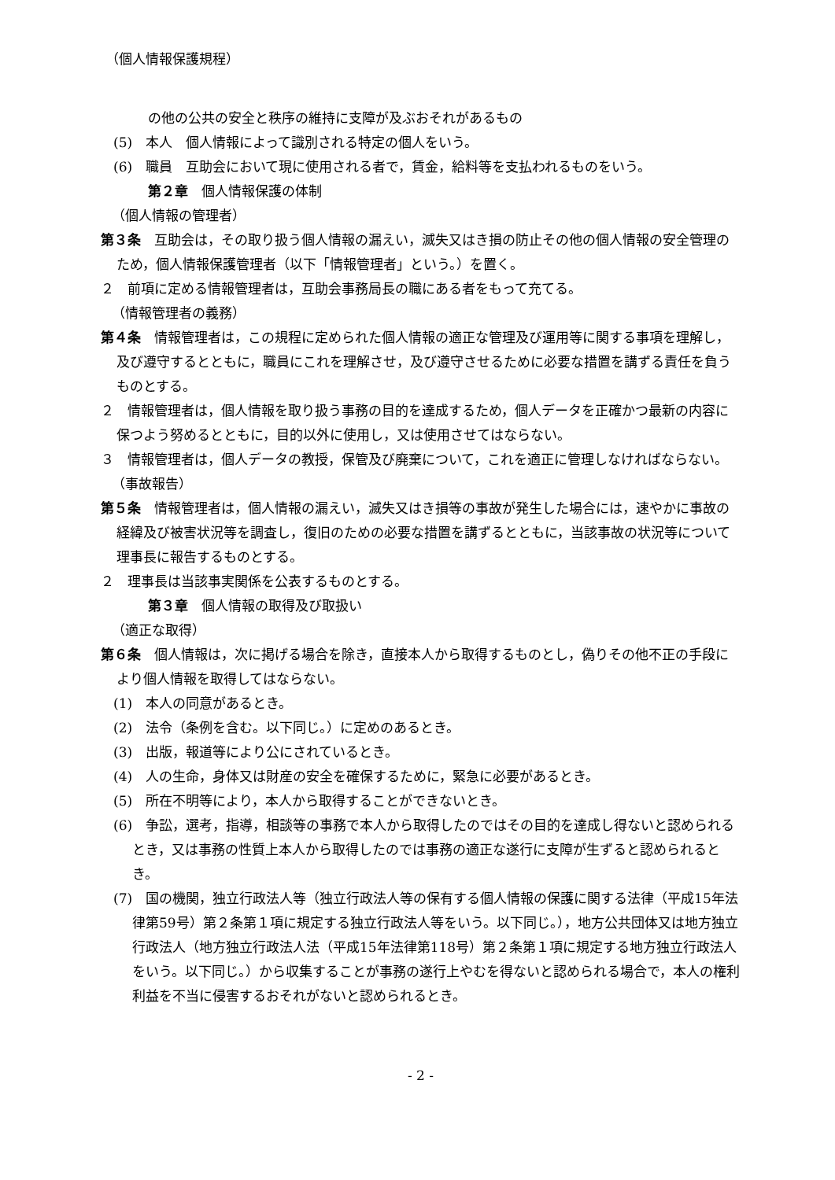（個人情報保護規程）
の他の公共の安全と秩序の維持に支障が及ぶおそれがあるもの
(5)　本人　個人情報によって識別される特定の個人をいう。
(6)　職員　互助会において現に使用される者で，賃金，給料等を支払われるものをいう。
第２章　個人情報保護の体制
（個人情報の管理者）
第３条　互助会は，その取り扱う個人情報の漏えい，滅失又はき損の防止その他の個人情報の安全管理のため，個人情報保護管理者（以下「情報管理者」という。）を置く。
２　前項に定める情報管理者は，互助会事務局長の職にある者をもって充てる。
（情報管理者の義務）
第４条　情報管理者は，この規程に定められた個人情報の適正な管理及び運用等に関する事項を理解し，及び遵守するとともに，職員にこれを理解させ，及び遵守させるために必要な措置を講ずる責任を負うものとする。
２　情報管理者は，個人情報を取り扱う事務の目的を達成するため，個人データを正確かつ最新の内容に保つよう努めるとともに，目的以外に使用し，又は使用させてはならない。
３　情報管理者は，個人データの教授，保管及び廃棄について，これを適正に管理しなければならない。
（事故報告）
第５条　情報管理者は，個人情報の漏えい，滅失又はき損等の事故が発生した場合には，速やかに事故の経緯及び被害状況等を調査し，復旧のための必要な措置を講ずるとともに，当該事故の状況等について理事長に報告するものとする。
２　理事長は当該事実関係を公表するものとする。
第３章　個人情報の取得及び取扱い
（適正な取得）
第６条　個人情報は，次に掲げる場合を除き，直接本人から取得するものとし，偽りその他不正の手段により個人情報を取得してはならない。
(1)　本人の同意があるとき。
(2)　法令（条例を含む。以下同じ。）に定めのあるとき。
(3)　出版，報道等により公にされているとき。
(4)　人の生命，身体又は財産の安全を確保するために，緊急に必要があるとき。
(5)　所在不明等により，本人から取得することができないとき。
(6)　争訟，選考，指導，相談等の事務で本人から取得したのではその目的を達成し得ないと認められるとき，又は事務の性質上本人から取得したのでは事務の適正な遂行に支障が生ずると認められるとき。
(7)　国の機関，独立行政法人等（独立行政法人等の保有する個人情報の保護に関する法律（平成15年法律第59号）第２条第１項に規定する独立行政法人等をいう。以下同じ。），地方公共団体又は地方独立行政法人（地方独立行政法人法（平成15年法律第118号）第２条第１項に規定する地方独立行政法人をいう。以下同じ。）から収集することが事務の遂行上やむを得ないと認められる場合で，本人の権利利益を不当に侵害するおそれがないと認められるとき。
- 2 -